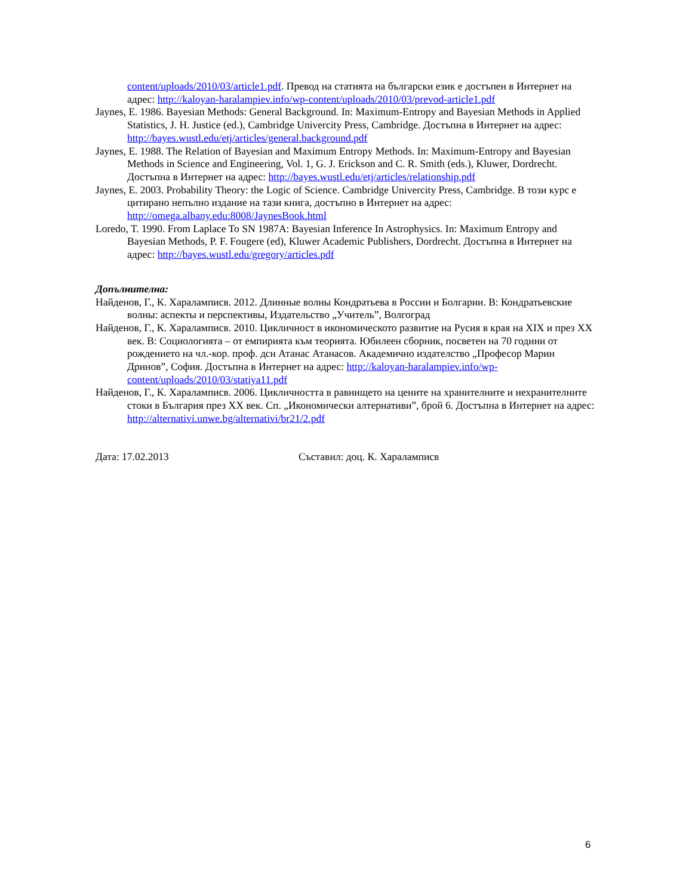content/uploads/2010/03/article1.pdf. Превод на статията на български език е достъпен в Интернет на адрес: http://kaloyan-haralampiev.info/wp-content/uploads/2010/03/prevod-article1.pdf
Jaynes, E. 1986. Bayesian Methods: General Background. In: Maximum-Entropy and Bayesian Methods in Applied Statistics, J. H. Justice (ed.), Cambridge Univercity Press, Cambridge. Достъпна в Интернет на адрес: http://bayes.wustl.edu/etj/articles/general.background.pdf
Jaynes, E. 1988. The Relation of Bayesian and Maximum Entropy Methods. In: Maximum-Entropy and Bayesian Methods in Science and Engineering, Vol. 1, G. J. Erickson and C. R. Smith (eds.), Kluwer, Dordrecht. Достъпна в Интернет на адрес: http://bayes.wustl.edu/etj/articles/relationship.pdf
Jaynes, E. 2003. Probability Theory: the Logic of Science. Cambridge Univercity Press, Cambridge. В този курс е цитирано непълно издание на тази книга, достъпно в Интернет на адрес: http://omega.albany.edu:8008/JaynesBook.html
Loredo, T. 1990. From Laplace To SN 1987A: Bayesian Inference In Astrophysics. In: Maximum Entropy and Bayesian Methods, P. F. Fougere (ed), Kluwer Academic Publishers, Dordrecht. Достъпна в Интернет на адрес: http://bayes.wustl.edu/gregory/articles.pdf
Допълнителна:
Найденов, Г., К. Хараламписв. 2012. Длинные волны Кондратьева в России и Болгарии. В: Кондратьевские волны: аспекты и перспективы, Издательство „Учитель”, Волгоград
Найденов, Г., К. Хараламписв. 2010. Цикличност в икономическото развитие на Русия в края на XIX и през XX век. В: Социологията – от емпирията към теорията. Юбилеен сборник, посветен на 70 години от рождението на чл.-кор. проф. дсн Атанас Атанасов. Академично издателство „Професор Марин Дринов”, София. Достъпна в Интернет на адрес: http://kaloyan-haralampiev.info/wp-content/uploads/2010/03/statiya11.pdf
Найденов, Г., К. Хараламписв. 2006. Цикличността в равнището на цените на хранителните и нехранителните стоки в България през XX век. Сп. „Икономически алтернативи”, брой 6. Достъпна в Интернет на адрес: http://alternativi.unwe.bg/alternativi/br21/2.pdf
Дата: 17.02.2013 Съставил: доц. К. Хараламписв
6